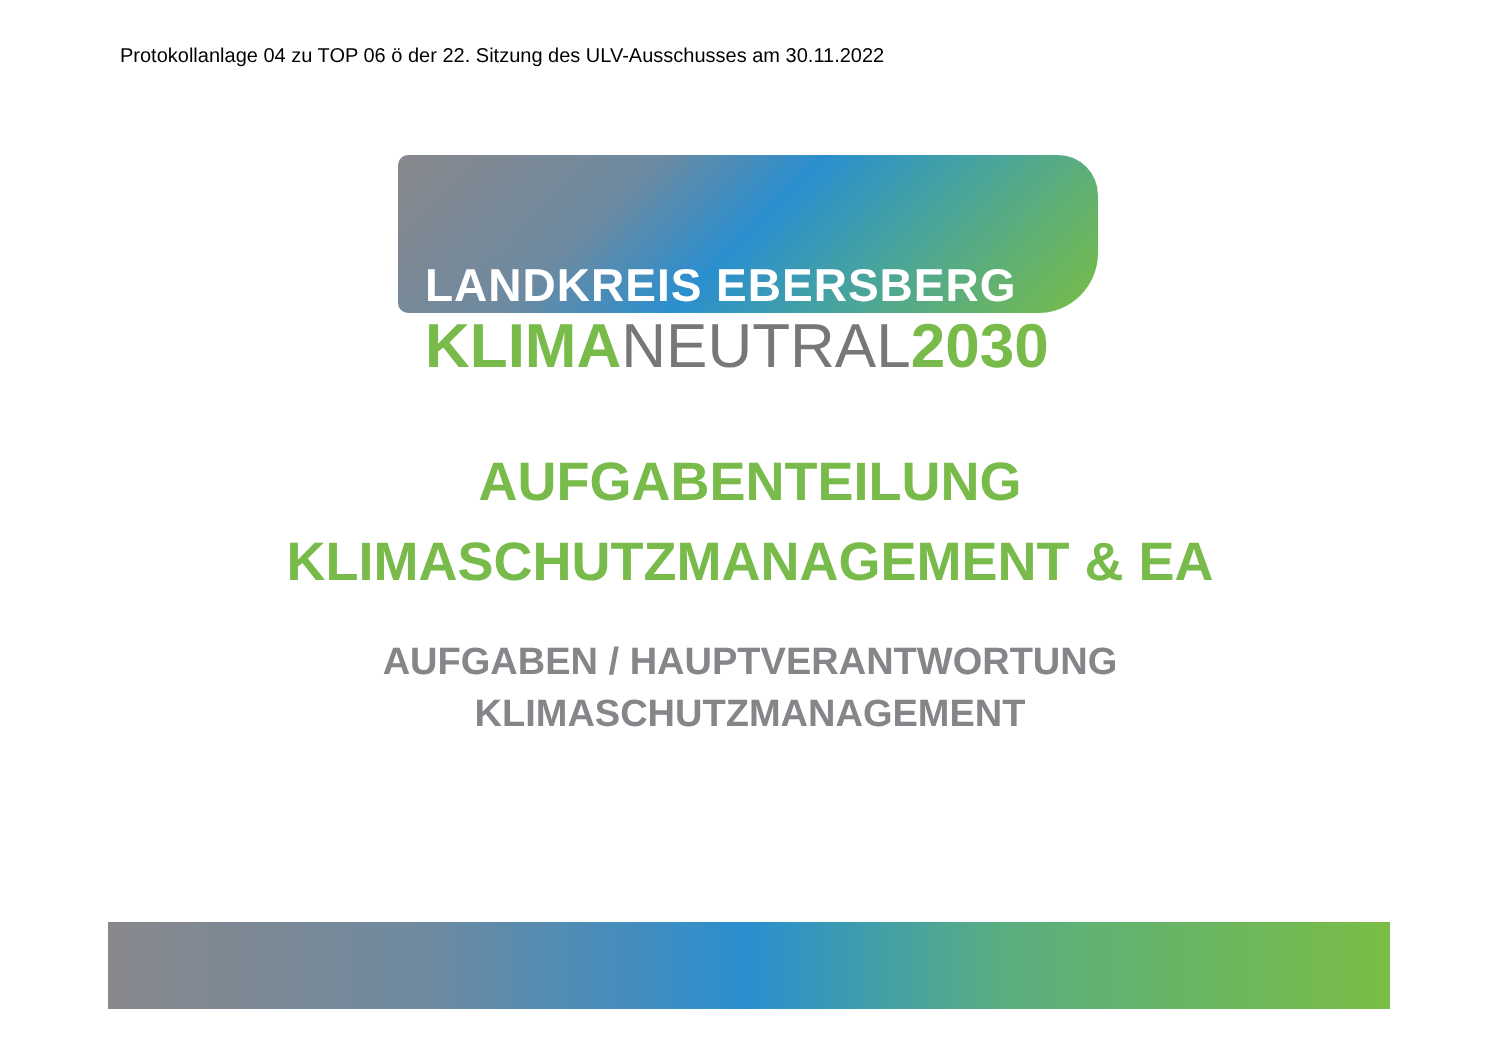Protokollanlage 04 zu TOP 06 ö der 22. Sitzung des ULV-Ausschusses am 30.11.2022
LANDKREIS EBERSBERG
KLIMANEUTRAL2030
AUFGABENTEILUNG
KLIMASCHUTZMANAGEMENT & EA
AUFGABEN / HAUPTVERANTWORTUNG
KLIMASCHUTZMANAGEMENT